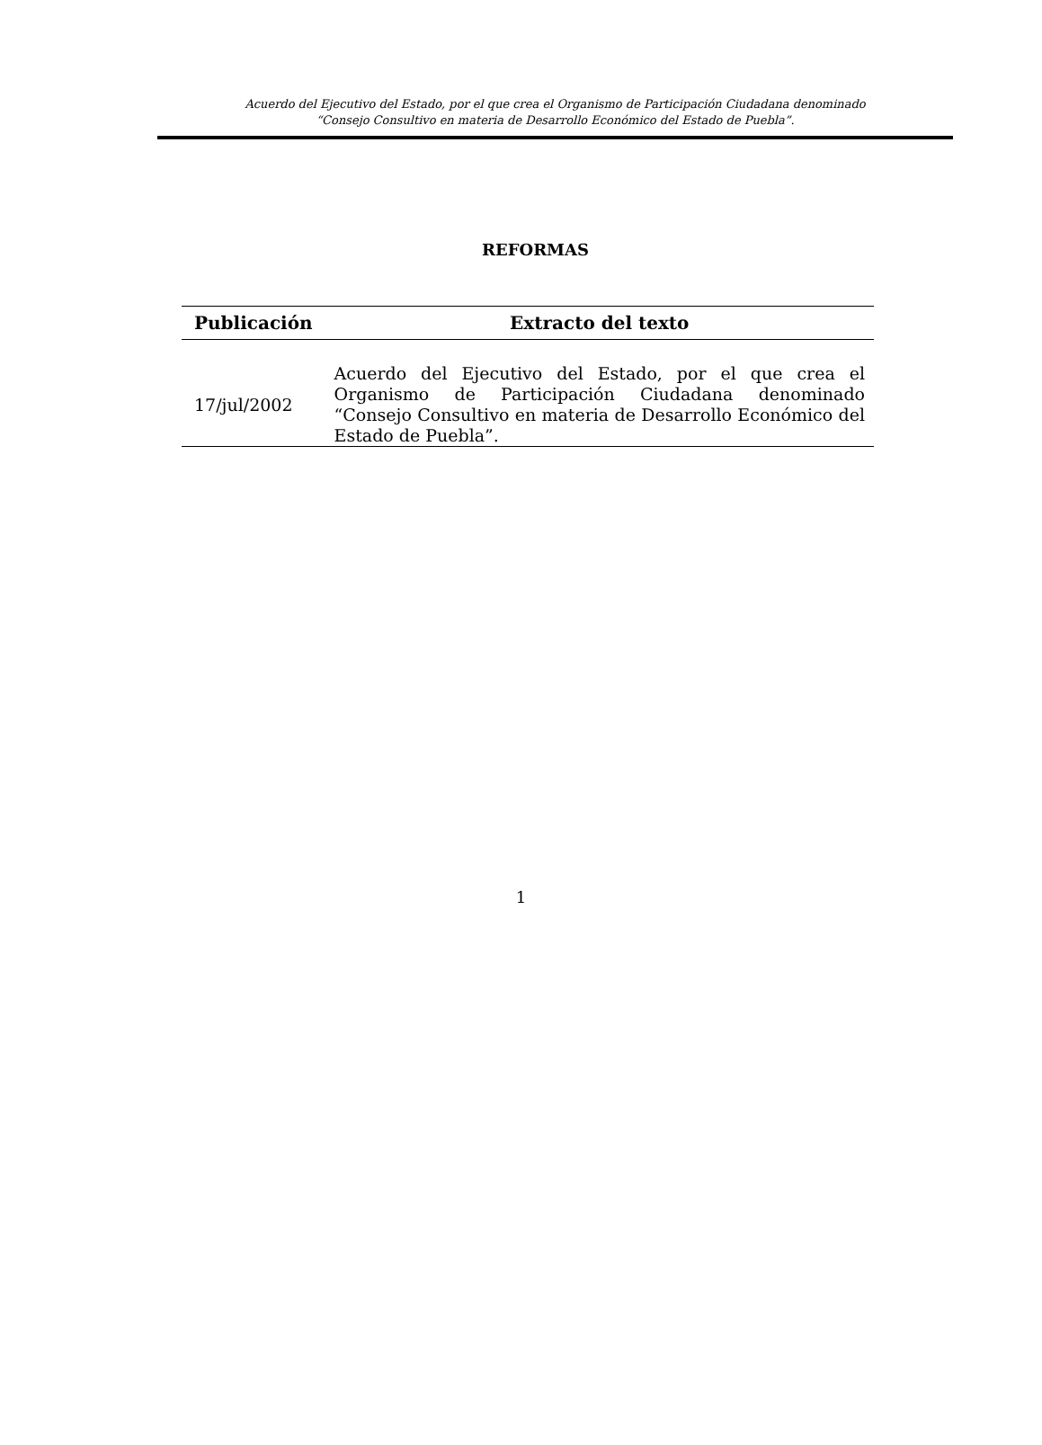Acuerdo del Ejecutivo del Estado, por el que crea el Organismo de Participación Ciudadana denominado
“Consejo Consultivo en materia de Desarrollo Económico del Estado de Puebla”.
REFORMAS
| Publicación | Extracto del texto |
| --- | --- |
| 17/jul/2002 | Acuerdo del Ejecutivo del Estado, por el que crea el Organismo de Participación Ciudadana denominado “Consejo Consultivo en materia de Desarrollo Económico del Estado de Puebla”. |
1